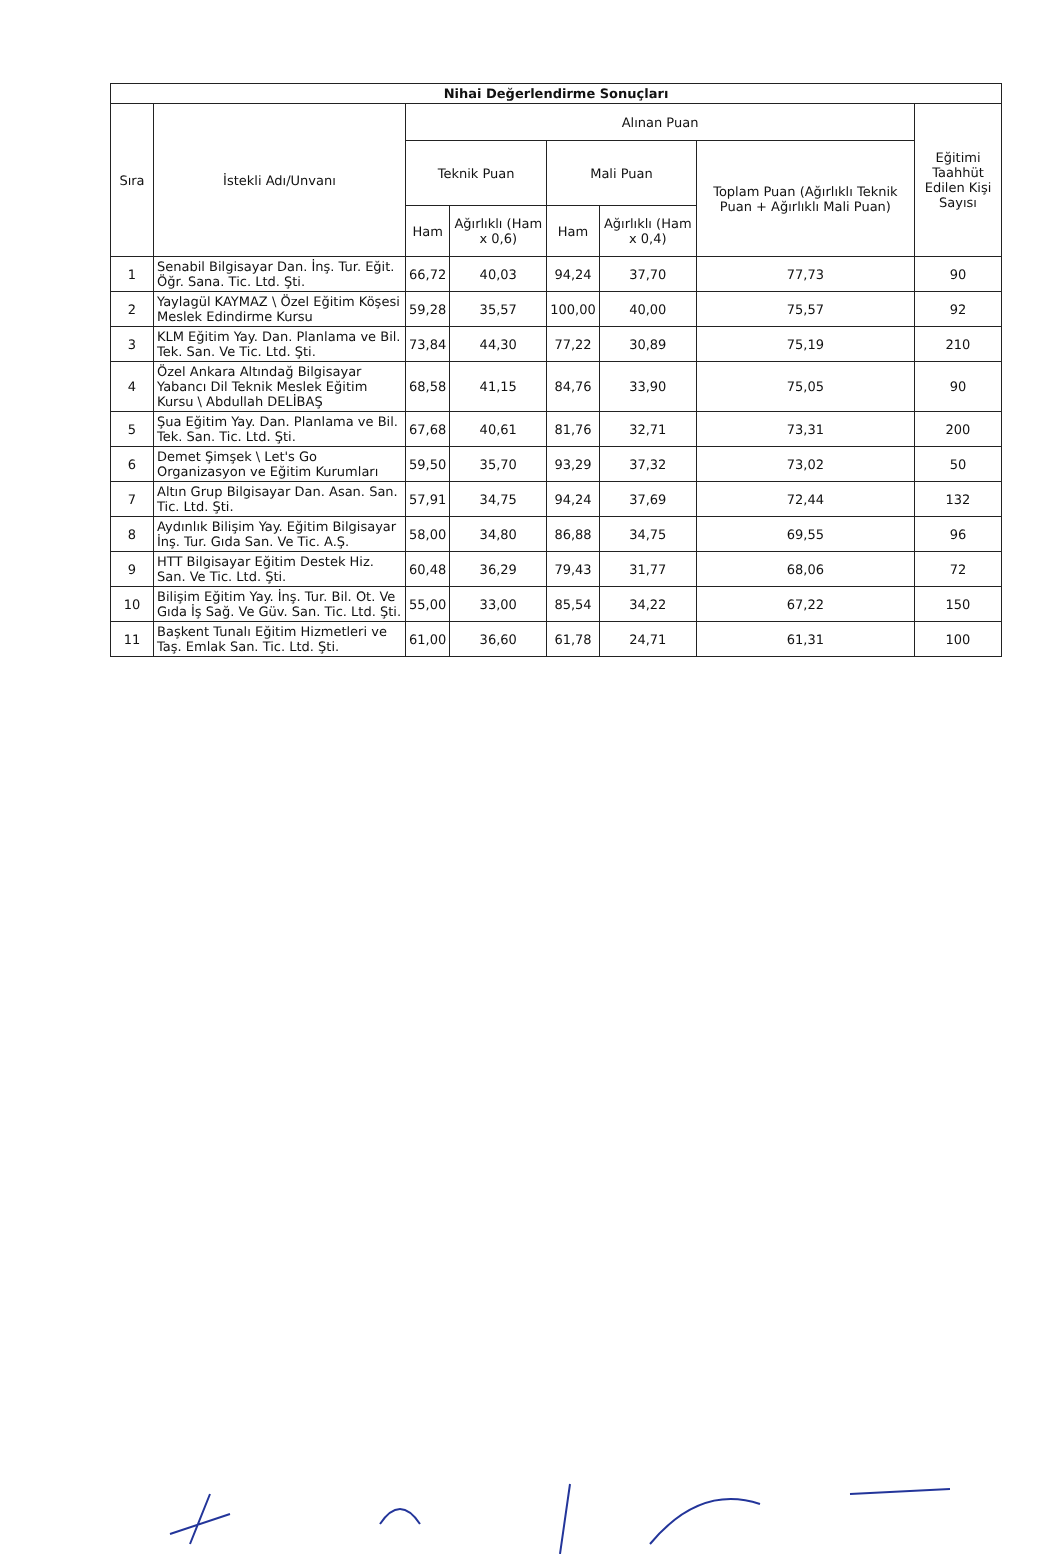| Nihai Değerlendirme Sonuçları | | | | | | | |
| --- | --- | --- | --- | --- | --- | --- | --- |
| Sıra | İstekli Adı/Unvanı | Alınan Puan | | | | | Eğitimi Taahhüt Edilen Kişi Sayısı |
| | | Teknik Puan | | Mali Puan | | Toplam Puan (Ağırlıklı Teknik Puan + Ağırlıklı Mali Puan) | |
| | | Ham | Ağırlıklı (Ham x 0,6) | Ham | Ağırlıklı (Ham x 0,4) | | |
| 1 | Senabil Bilgisayar Dan. İnş. Tur. Eğit. Öğr. Sana. Tic. Ltd. Şti. | 66,72 | 40,03 | 94,24 | 37,70 | 77,73 | 90 |
| 2 | Yaylagül KAYMAZ \ Özel Eğitim Köşesi Meslek Edindirme Kursu | 59,28 | 35,57 | 100,00 | 40,00 | 75,57 | 92 |
| 3 | KLM Eğitim Yay. Dan. Planlama ve Bil. Tek. San. Ve Tic. Ltd. Şti. | 73,84 | 44,30 | 77,22 | 30,89 | 75,19 | 210 |
| 4 | Özel Ankara Altındağ Bilgisayar Yabancı Dil Teknik Meslek Eğitim Kursu \ Abdullah DELİBAŞ | 68,58 | 41,15 | 84,76 | 33,90 | 75,05 | 90 |
| 5 | Şua Eğitim Yay. Dan. Planlama ve Bil. Tek. San. Tic. Ltd. Şti. | 67,68 | 40,61 | 81,76 | 32,71 | 73,31 | 200 |
| 6 | Demet Şimşek \ Let's Go Organizasyon ve Eğitim Kurumları | 59,50 | 35,70 | 93,29 | 37,32 | 73,02 | 50 |
| 7 | Altın Grup Bilgisayar Dan. Asan. San. Tic. Ltd. Şti. | 57,91 | 34,75 | 94,24 | 37,69 | 72,44 | 132 |
| 8 | Aydınlık Bilişim Yay. Eğitim Bilgisayar İnş. Tur. Gıda San. Ve Tic. A.Ş. | 58,00 | 34,80 | 86,88 | 34,75 | 69,55 | 96 |
| 9 | HTT Bilgisayar Eğitim Destek Hiz. San. Ve Tic. Ltd. Şti. | 60,48 | 36,29 | 79,43 | 31,77 | 68,06 | 72 |
| 10 | Bilişim Eğitim Yay. İnş. Tur. Bil. Ot. Ve Gıda İş Sağ. Ve Güv. San. Tic. Ltd. Şti. | 55,00 | 33,00 | 85,54 | 34,22 | 67,22 | 150 |
| 11 | Başkent Tunalı Eğitim Hizmetleri ve Taş. Emlak San. Tic. Ltd. Şti. | 61,00 | 36,60 | 61,78 | 24,71 | 61,31 | 100 |